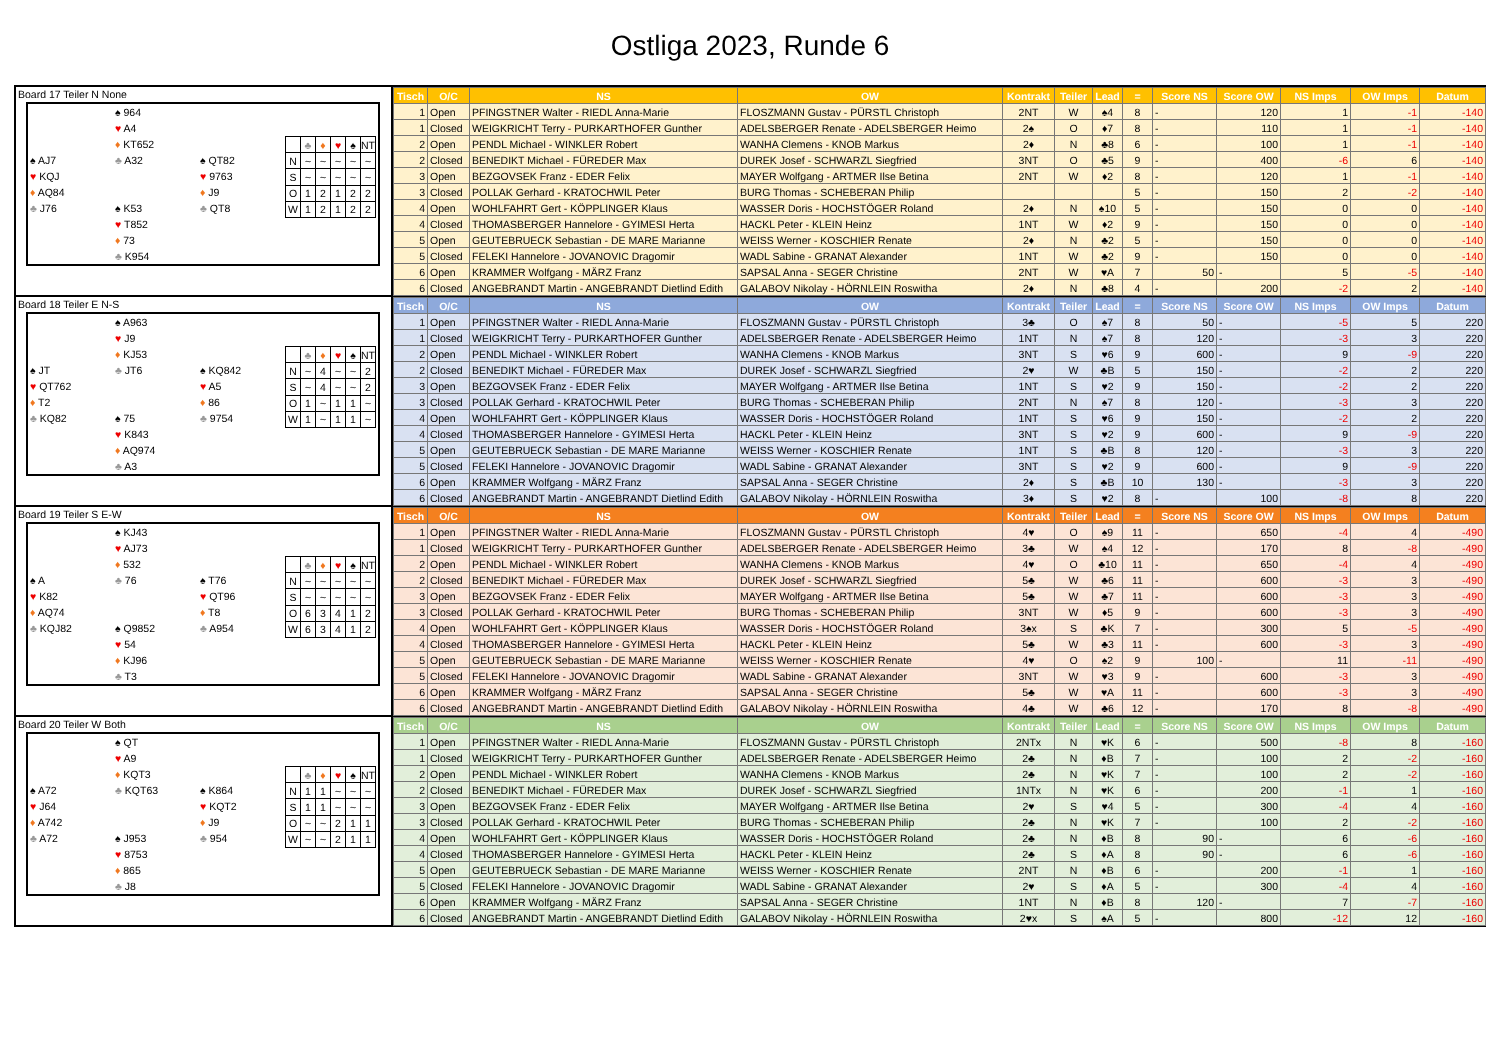Ostliga 2023, Runde 6
Board 17 Teiler N None
♠ 964
♥ A4
♦ KT652
♠ AJ7
♣ A32
♠ QT82
♥ KQJ
♥ 9763
♦ AQ84
♦ J9
♣ J76
♠ K53
♣ QT8
♥ T852
♦ 73
♣ K954
| | ♣ | ♦ | ♥ | ♠ | NT |
| N | ~ | ~ | ~ | ~ | ~ |
| S | ~ | ~ | ~ | ~ | ~ |
| O | 1 | 2 | 1 | 2 | 2 |
| W | 1 | 2 | 1 | 2 | 2 |
| Tisch | O/C | NS | OW | Kontrakt | Teiler | Lead | = | Score NS | Score OW | NS Imps | OW Imps | Datum |
| --- | --- | --- | --- | --- | --- | --- | --- | --- | --- | --- | --- | --- |
| 1 | Open | PFINGSTNER Walter - RIEDL Anna-Marie | FLOSZMANN Gustav - PÜRSTL Christoph | 2NT | W | ♠4 | 8 | - | 120 | 1 | -1 | -140 |
| 1 | Closed | WEIGKRICHT Terry - PURKARTHOFER Gunther | ADELSBERGER Renate - ADELSBERGER Heimo | 2♠ | O | ♦7 | 8 | - | 110 | 1 | -1 | -140 |
| 2 | Open | PENDL Michael - WINKLER Robert | WANHA Clemens - KNOB Markus | 2♦ | N | ♣8 | 6 | - | 100 | 1 | -1 | -140 |
| 2 | Closed | BENEDIKT Michael - FÜREDER Max | DUREK Josef - SCHWARZL Siegfried | 3NT | O | ♣5 | 9 | - | 400 | -6 | 6 | -140 |
| 3 | Open | BEZGOVSEK Franz - EDER Felix | MAYER Wolfgang - ARTMER Ilse Betina | 2NT | W | ♦2 | 8 | - | 120 | 1 | -1 | -140 |
| 3 | Closed | POLLAK Gerhard - KRATOCHWIL Peter | BURG Thomas - SCHEBERAN Philip | | | | 5 | - | 150 | 2 | -2 | -140 |
| 4 | Open | WOHLFAHRT Gert - KÖPPLINGER Klaus | WASSER Doris - HOCHSTÖGER Roland | 2♦ | N | ♠10 | 5 | - | 150 | 0 | 0 | -140 |
| 4 | Closed | THOMASBERGER Hannelore - GYIMESI Herta | HACKL Peter - KLEIN Heinz | 1NT | W | ♦2 | 9 | - | 150 | 0 | 0 | -140 |
| 5 | Open | GEUTEBRUECK Sebastian - DE MARE Marianne | WEISS Werner - KOSCHIER Renate | 2♦ | N | ♣2 | 5 | - | 150 | 0 | 0 | -140 |
| 5 | Closed | FELEKI Hannelore - JOVANOVIC Dragomir | WADL Sabine - GRANAT Alexander | 1NT | W | ♣2 | 9 | - | 150 | 0 | 0 | -140 |
| 6 | Open | KRAMMER Wolfgang - MÄRZ Franz | SAPSAL Anna - SEGER Christine | 2NT | W | ♥A | 7 | 50 | - | 5 | -5 | -140 |
| 6 | Closed | ANGEBRANDT Martin - ANGEBRANDT Dietlind Edith | GALABOV Nikolay - HÖRNLEIN Roswitha | 2♦ | N | ♣8 | 4 | - | 200 | -2 | 2 | -140 |
Board 18 Teiler E N-S
♠ A963
♥ J9
♦ KJ53
♠ JT
♣ JT6
♠ KQ842
♥ QT762
♥ A5
♦ T2
♦ 86
♣ KQ82
♠ 75
♣ 9754
♥ K843
♦ AQ974
♣ A3
| | ♣ | ♦ | ♥ | ♠ | NT |
| N | ~ | 4 | ~ | ~ | 2 |
| S | ~ | 4 | ~ | ~ | 2 |
| O | 1 | ~ | 1 | 1 | ~ |
| W | 1 | ~ | 1 | 1 | ~ |
| Tisch | O/C | NS | OW | Kontrakt | Teiler | Lead | = | Score NS | Score OW | NS Imps | OW Imps | Datum |
| --- | --- | --- | --- | --- | --- | --- | --- | --- | --- | --- | --- | --- |
| 1 | Open | PFINGSTNER Walter - RIEDL Anna-Marie | FLOSZMANN Gustav - PÜRSTL Christoph | 3♣ | O | ♠7 | 8 | 50 | - | -5 | 5 | 220 |
| 1 | Closed | WEIGKRICHT Terry - PURKARTHOFER Gunther | ADELSBERGER Renate - ADELSBERGER Heimo | 1NT | N | ♠7 | 8 | 120 | - | -3 | 3 | 220 |
| 2 | Open | PENDL Michael - WINKLER Robert | WANHA Clemens - KNOB Markus | 3NT | S | ♥6 | 9 | 600 | - | 9 | -9 | 220 |
| 2 | Closed | BENEDIKT Michael - FÜREDER Max | DUREK Josef - SCHWARZL Siegfried | 2♥ | W | ♣B | 5 | 150 | - | -2 | 2 | 220 |
| 3 | Open | BEZGOVSEK Franz - EDER Felix | MAYER Wolfgang - ARTMER Ilse Betina | 1NT | S | ♥2 | 9 | 150 | - | -2 | 2 | 220 |
| 3 | Closed | POLLAK Gerhard - KRATOCHWIL Peter | BURG Thomas - SCHEBERAN Philip | 2NT | N | ♠7 | 8 | 120 | - | -3 | 3 | 220 |
| 4 | Open | WOHLFAHRT Gert - KÖPPLINGER Klaus | WASSER Doris - HOCHSTÖGER Roland | 1NT | S | ♥6 | 9 | 150 | - | -2 | 2 | 220 |
| 4 | Closed | THOMASBERGER Hannelore - GYIMESI Herta | HACKL Peter - KLEIN Heinz | 3NT | S | ♥2 | 9 | 600 | - | 9 | -9 | 220 |
| 5 | Open | GEUTEBRUECK Sebastian - DE MARE Marianne | WEISS Werner - KOSCHIER Renate | 1NT | S | ♣B | 8 | 120 | - | -3 | 3 | 220 |
| 5 | Closed | FELEKI Hannelore - JOVANOVIC Dragomir | WADL Sabine - GRANAT Alexander | 3NT | S | ♥2 | 9 | 600 | - | 9 | -9 | 220 |
| 6 | Open | KRAMMER Wolfgang - MÄRZ Franz | SAPSAL Anna - SEGER Christine | 2♦ | S | ♣B | 10 | 130 | - | -3 | 3 | 220 |
| 6 | Closed | ANGEBRANDT Martin - ANGEBRANDT Dietlind Edith | GALABOV Nikolay - HÖRNLEIN Roswitha | 3♦ | S | ♥2 | 8 | - | 100 | -8 | 8 | 220 |
Board 19 Teiler S E-W
♠ KJ43
♥ AJ73
♦ 532
♠ A
♣ 76
♠ T76
♥ K82
♥ QT96
♦ AQ74
♦ T8
♣ KQJ82
♠ Q9852
♣ A954
♥ 54
♦ KJ96
♣ T3
| | ♣ | ♦ | ♥ | ♠ | NT |
| N | ~ | ~ | ~ | ~ | ~ |
| S | ~ | ~ | ~ | ~ | ~ |
| O | 6 | 3 | 4 | 1 | 2 |
| W | 6 | 3 | 4 | 1 | 2 |
| Tisch | O/C | NS | OW | Kontrakt | Teiler | Lead | = | Score NS | Score OW | NS Imps | OW Imps | Datum |
| --- | --- | --- | --- | --- | --- | --- | --- | --- | --- | --- | --- | --- |
| 1 | Open | PFINGSTNER Walter - RIEDL Anna-Marie | FLOSZMANN Gustav - PÜRSTL Christoph | 4♥ | O | ♠9 | 11 | - | 650 | -4 | 4 | -490 |
| 1 | Closed | WEIGKRICHT Terry - PURKARTHOFER Gunther | ADELSBERGER Renate - ADELSBERGER Heimo | 3♣ | W | ♠4 | 12 | - | 170 | 8 | -8 | -490 |
| 2 | Open | PENDL Michael - WINKLER Robert | WANHA Clemens - KNOB Markus | 4♥ | O | ♣10 | 11 | - | 650 | -4 | 4 | -490 |
| 2 | Closed | BENEDIKT Michael - FÜREDER Max | DUREK Josef - SCHWARZL Siegfried | 5♣ | W | ♣6 | 11 | - | 600 | -3 | 3 | -490 |
| 3 | Open | BEZGOVSEK Franz - EDER Felix | MAYER Wolfgang - ARTMER Ilse Betina | 5♣ | W | ♣7 | 11 | - | 600 | -3 | 3 | -490 |
| 3 | Closed | POLLAK Gerhard - KRATOCHWIL Peter | BURG Thomas - SCHEBERAN Philip | 3NT | W | ♦5 | 9 | - | 600 | -3 | 3 | -490 |
| 4 | Open | WOHLFAHRT Gert - KÖPPLINGER Klaus | WASSER Doris - HOCHSTÖGER Roland | 3♠x | S | ♣K | 7 | - | 300 | 5 | -5 | -490 |
| 4 | Closed | THOMASBERGER Hannelore - GYIMESI Herta | HACKL Peter - KLEIN Heinz | 5♣ | W | ♣3 | 11 | - | 600 | -3 | 3 | -490 |
| 5 | Open | GEUTEBRUECK Sebastian - DE MARE Marianne | WEISS Werner - KOSCHIER Renate | 4♥ | O | ♠2 | 9 | 100 | - | 11 | -11 | -490 |
| 5 | Closed | FELEKI Hannelore - JOVANOVIC Dragomir | WADL Sabine - GRANAT Alexander | 3NT | W | ♥3 | 9 | - | 600 | -3 | 3 | -490 |
| 6 | Open | KRAMMER Wolfgang - MÄRZ Franz | SAPSAL Anna - SEGER Christine | 5♣ | W | ♥A | 11 | - | 600 | -3 | 3 | -490 |
| 6 | Closed | ANGEBRANDT Martin - ANGEBRANDT Dietlind Edith | GALABOV Nikolay - HÖRNLEIN Roswitha | 4♣ | W | ♣6 | 12 | - | 170 | 8 | -8 | -490 |
Board 20 Teiler W Both
♠ QT
♥ A9
♦ KQT3
♠ A72
♣ KQT63
♠ K864
♥ J64
♥ KQT2
♦ A742
♦ J9
♣ A72
♠ J953
♣ 954
♥ 8753
♦ 865
♣ J8
| | ♣ | ♦ | ♥ | ♠ | NT |
| N | 1 | 1 | ~ | ~ | ~ |
| S | 1 | 1 | ~ | ~ | ~ |
| O | ~ | ~ | 2 | 1 | 1 |
| W | ~ | ~ | 2 | 1 | 1 |
| Tisch | O/C | NS | OW | Kontrakt | Teiler | Lead | = | Score NS | Score OW | NS Imps | OW Imps | Datum |
| --- | --- | --- | --- | --- | --- | --- | --- | --- | --- | --- | --- | --- |
| 1 | Open | PFINGSTNER Walter - RIEDL Anna-Marie | FLOSZMANN Gustav - PÜRSTL Christoph | 2NTx | N | ♥K | 6 | - | 500 | -8 | 8 | -160 |
| 1 | Closed | WEIGKRICHT Terry - PURKARTHOFER Gunther | ADELSBERGER Renate - ADELSBERGER Heimo | 2♣ | N | ♦B | 7 | - | 100 | 2 | -2 | -160 |
| 2 | Open | PENDL Michael - WINKLER Robert | WANHA Clemens - KNOB Markus | 2♣ | N | ♥K | 7 | - | 100 | 2 | -2 | -160 |
| 2 | Closed | BENEDIKT Michael - FÜREDER Max | DUREK Josef - SCHWARZL Siegfried | 1NTx | N | ♥K | 6 | - | 200 | -1 | 1 | -160 |
| 3 | Open | BEZGOVSEK Franz - EDER Felix | MAYER Wolfgang - ARTMER Ilse Betina | 2♥ | S | ♥4 | 5 | - | 300 | -4 | 4 | -160 |
| 3 | Closed | POLLAK Gerhard - KRATOCHWIL Peter | BURG Thomas - SCHEBERAN Philip | 2♣ | N | ♥K | 7 | - | 100 | 2 | -2 | -160 |
| 4 | Open | WOHLFAHRT Gert - KÖPPLINGER Klaus | WASSER Doris - HOCHSTÖGER Roland | 2♣ | N | ♦B | 8 | 90 | - | 6 | -6 | -160 |
| 4 | Closed | THOMASBERGER Hannelore - GYIMESI Herta | HACKL Peter - KLEIN Heinz | 2♣ | S | ♦A | 8 | 90 | - | 6 | -6 | -160 |
| 5 | Open | GEUTEBRUECK Sebastian - DE MARE Marianne | WEISS Werner - KOSCHIER Renate | 2NT | N | ♦B | 6 | - | 200 | -1 | 1 | -160 |
| 5 | Closed | FELEKI Hannelore - JOVANOVIC Dragomir | WADL Sabine - GRANAT Alexander | 2♥ | S | ♦A | 5 | - | 300 | -4 | 4 | -160 |
| 6 | Open | KRAMMER Wolfgang - MÄRZ Franz | SAPSAL Anna - SEGER Christine | 1NT | N | ♦B | 8 | 120 | - | 7 | -7 | -160 |
| 6 | Closed | ANGEBRANDT Martin - ANGEBRANDT Dietlind Edith | GALABOV Nikolay - HÖRNLEIN Roswitha | 2♥x | S | ♠A | 5 | - | 800 | -12 | 12 | -160 |